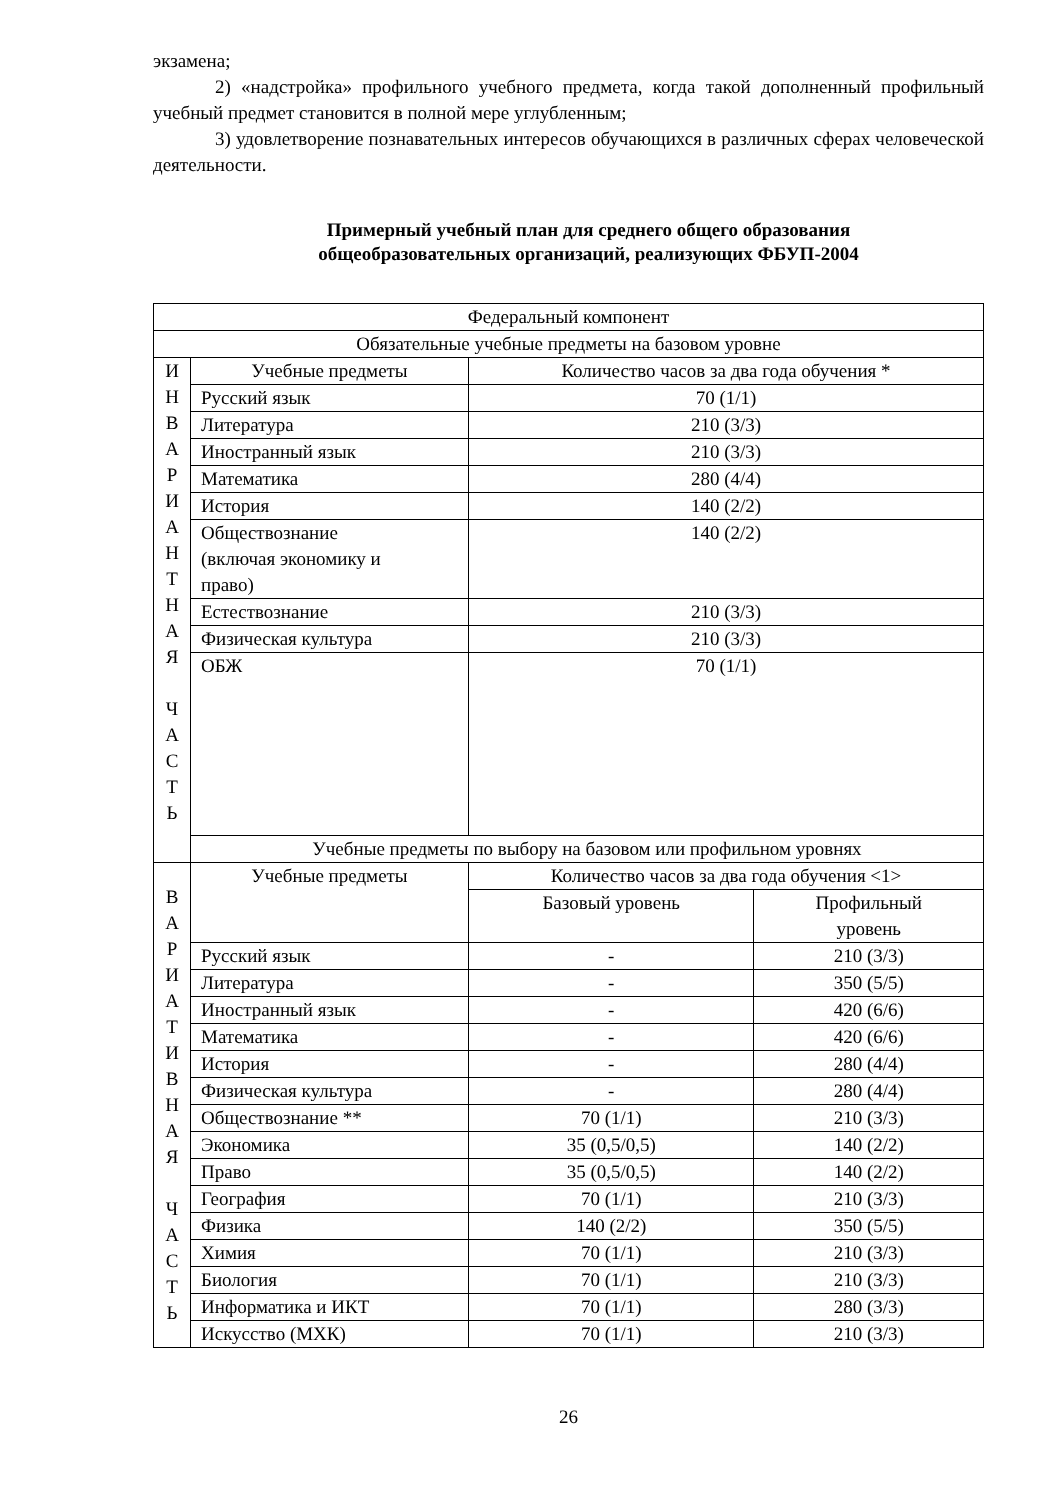экзамена;
2) «надстройка» профильного учебного предмета, когда такой дополненный профильный учебный предмет становится в полной мере углубленным;
3) удовлетворение познавательных интересов обучающихся в различных сферах человеческой деятельности.
Примерный учебный план для среднего общего образования
общеобразовательных организаций, реализующих ФБУП-2004
| Федеральный компонент | | | |
| Обязательные учебные предметы на базовом уровне | | | |
| И Н В А Р И А Н Т Н А Я Ч А С Т Ь | Учебные предметы | Количество часов за два года обучения * | |
| | Русский язык | 70 (1/1) | |
| | Литература | 210 (3/3) | |
| | Иностранный язык | 210 (3/3) | |
| | Математика | 280 (4/4) | |
| | История | 140 (2/2) | |
| | Обществознание (включая экономику и право) | 140 (2/2) | |
| | Естествознание | 210 (3/3) | |
| | Физическая культура | 210 (3/3) | |
| | ОБЖ | 70 (1/1) | |
| | Учебные предметы по выбору на базовом или профильном уровнях | | |
| В А Р И А Т И В Н А Я Ч А С Т Ь | Учебные предметы | Количество часов за два года обучения <1> | |
| | | Базовый уровень | Профильный уровень |
| | Русский язык | - | 210 (3/3) |
| | Литература | - | 350 (5/5) |
| | Иностранный язык | - | 420 (6/6) |
| | Математика | - | 420 (6/6) |
| | История | - | 280 (4/4) |
| | Физическая культура | - | 280 (4/4) |
| | Обществознание ** | 70 (1/1) | 210 (3/3) |
| | Экономика | 35 (0,5/0,5) | 140 (2/2) |
| | Право | 35 (0,5/0,5) | 140 (2/2) |
| | География | 70 (1/1) | 210 (3/3) |
| | Физика | 140 (2/2) | 350 (5/5) |
| | Химия | 70 (1/1) | 210 (3/3) |
| | Биология | 70 (1/1) | 210 (3/3) |
| | Информатика и ИКТ | 70 (1/1) | 280 (3/3) |
| | Искусство (МХК) | 70 (1/1) | 210 (3/3) |
26